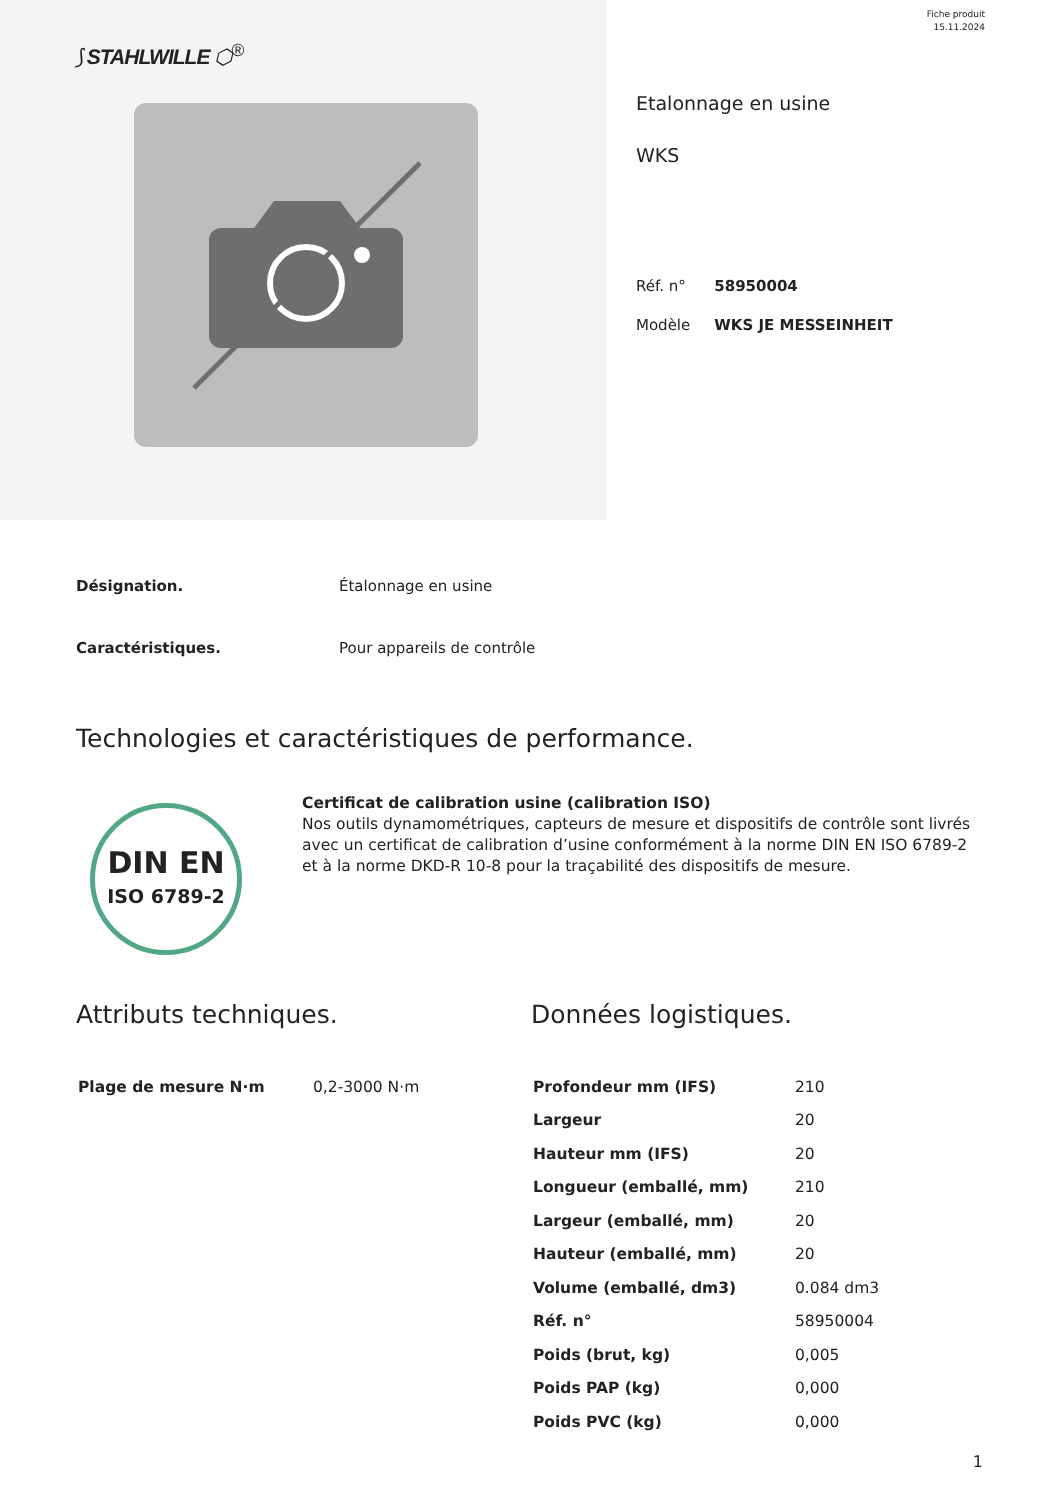⟆ STAHLWILLE ⬡<sup>®</sup>
Fiche produit
15.11.2024
Etalonnage en usine
WKS
| Réf. n° | 58950004 |
| Modèle | WKS JE MESSEINHEIT |
Désignation. Étalonnage en usine
Caractéristiques. Pour appareils de contrôle
Technologies et caractéristiques de performance.
DIN EN
ISO 6789-2
Certificat de calibration usine (calibration ISO)
Nos outils dynamométriques, capteurs de mesure et dispositifs de contrôle sont livrés avec un certificat de calibration d’usine conformément à la norme DIN EN ISO 6789-2 et à la norme DKD-R 10-8 pour la traçabilité des dispositifs de mesure.
Attributs techniques.
| Plage de mesure N·m | 0,2-3000 N·m |
Données logistiques.
| Profondeur mm (IFS) | 210 |
| Largeur | 20 |
| Hauteur mm (IFS) | 20 |
| Longueur (emballé, mm) | 210 |
| Largeur (emballé, mm) | 20 |
| Hauteur (emballé, mm) | 20 |
| Volume (emballé, dm3) | 0.084 dm3 |
| Réf. n° | 58950004 |
| Poids (brut, kg) | 0,005 |
| Poids PAP (kg) | 0,000 |
| Poids PVC (kg) | 0,000 |
1